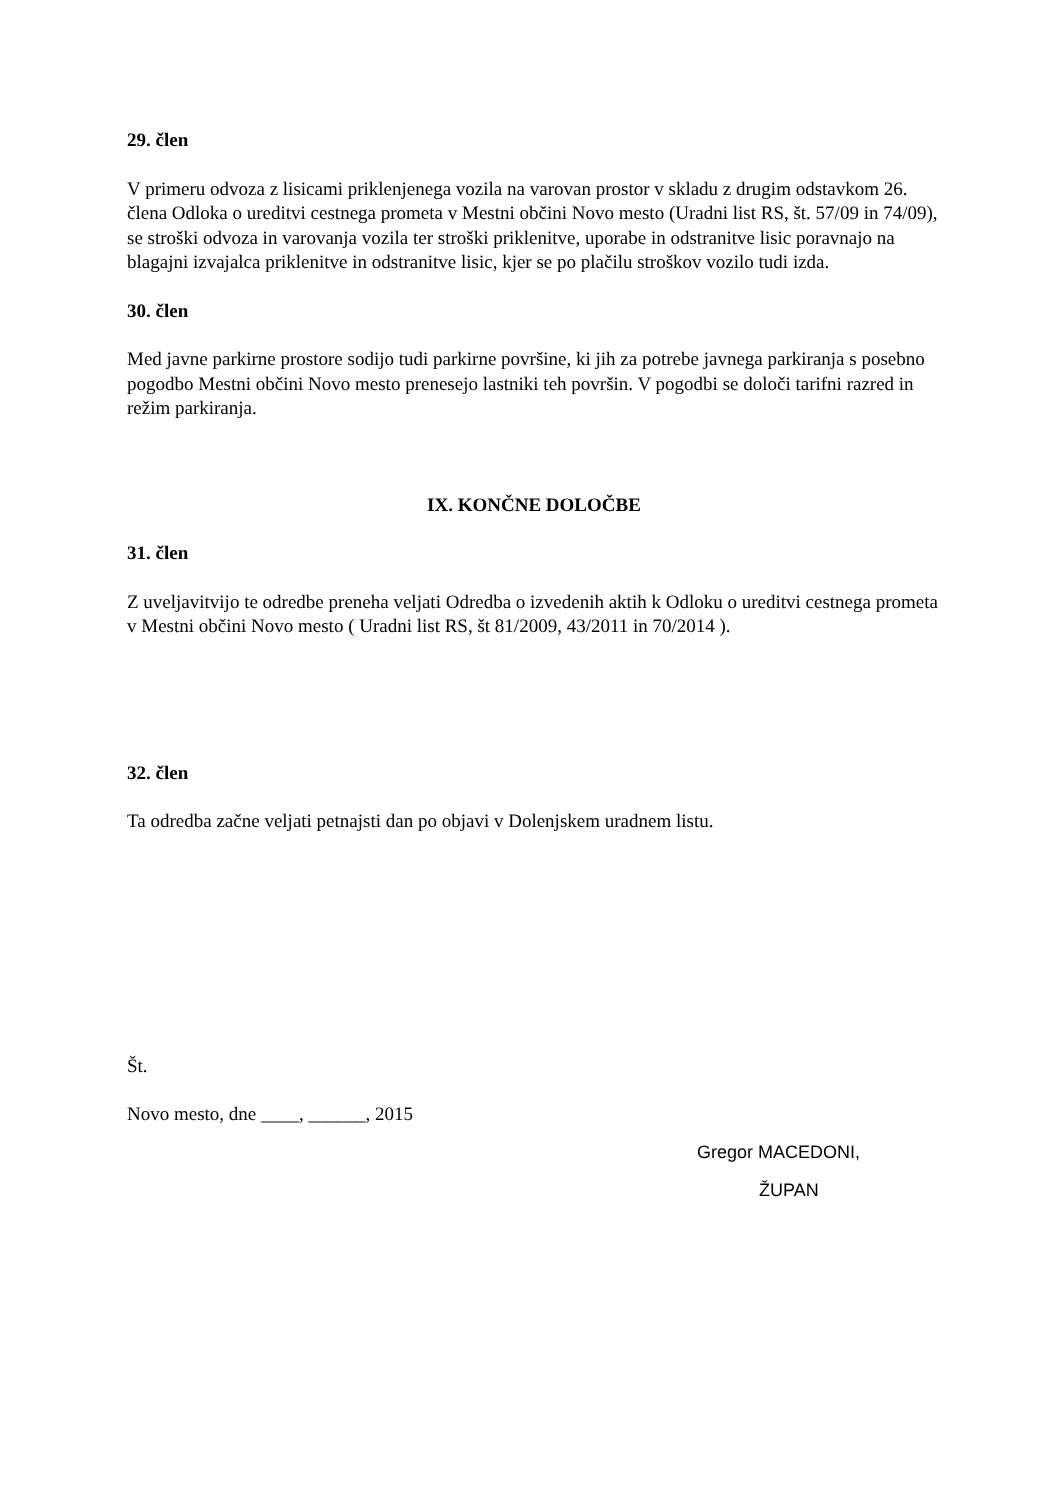29. člen
V primeru odvoza z lisicami priklenjenega vozila na varovan prostor v skladu z drugim odstavkom 26. člena Odloka o ureditvi cestnega prometa v Mestni občini Novo mesto (Uradni list RS, št. 57/09 in 74/09), se stroški odvoza in varovanja vozila ter stroški priklenitve, uporabe in odstranitve lisic poravnajo na blagajni izvajalca priklenitve in odstranitve lisic, kjer se po plačilu stroškov vozilo tudi izda.
30. člen
Med javne parkirne prostore sodijo tudi parkirne površine, ki jih za potrebe javnega parkiranja s posebno pogodbo Mestni občini Novo mesto prenesejo lastniki teh površin. V pogodbi se določi tarifni razred in režim parkiranja.
IX. KONČNE DOLOČBE
31. člen
Z uveljavitvijo te odredbe preneha veljati Odredba o izvedenih aktih k Odloku o ureditvi cestnega prometa v Mestni občini Novo mesto ( Uradni list RS, št 81/2009, 43/2011 in 70/2014 ).
32. člen
Ta odredba začne veljati petnajsti dan po objavi v Dolenjskem uradnem listu.
Št.
Novo mesto, dne ____, ______, 2015
Gregor MACEDONI,
ŽUPAN